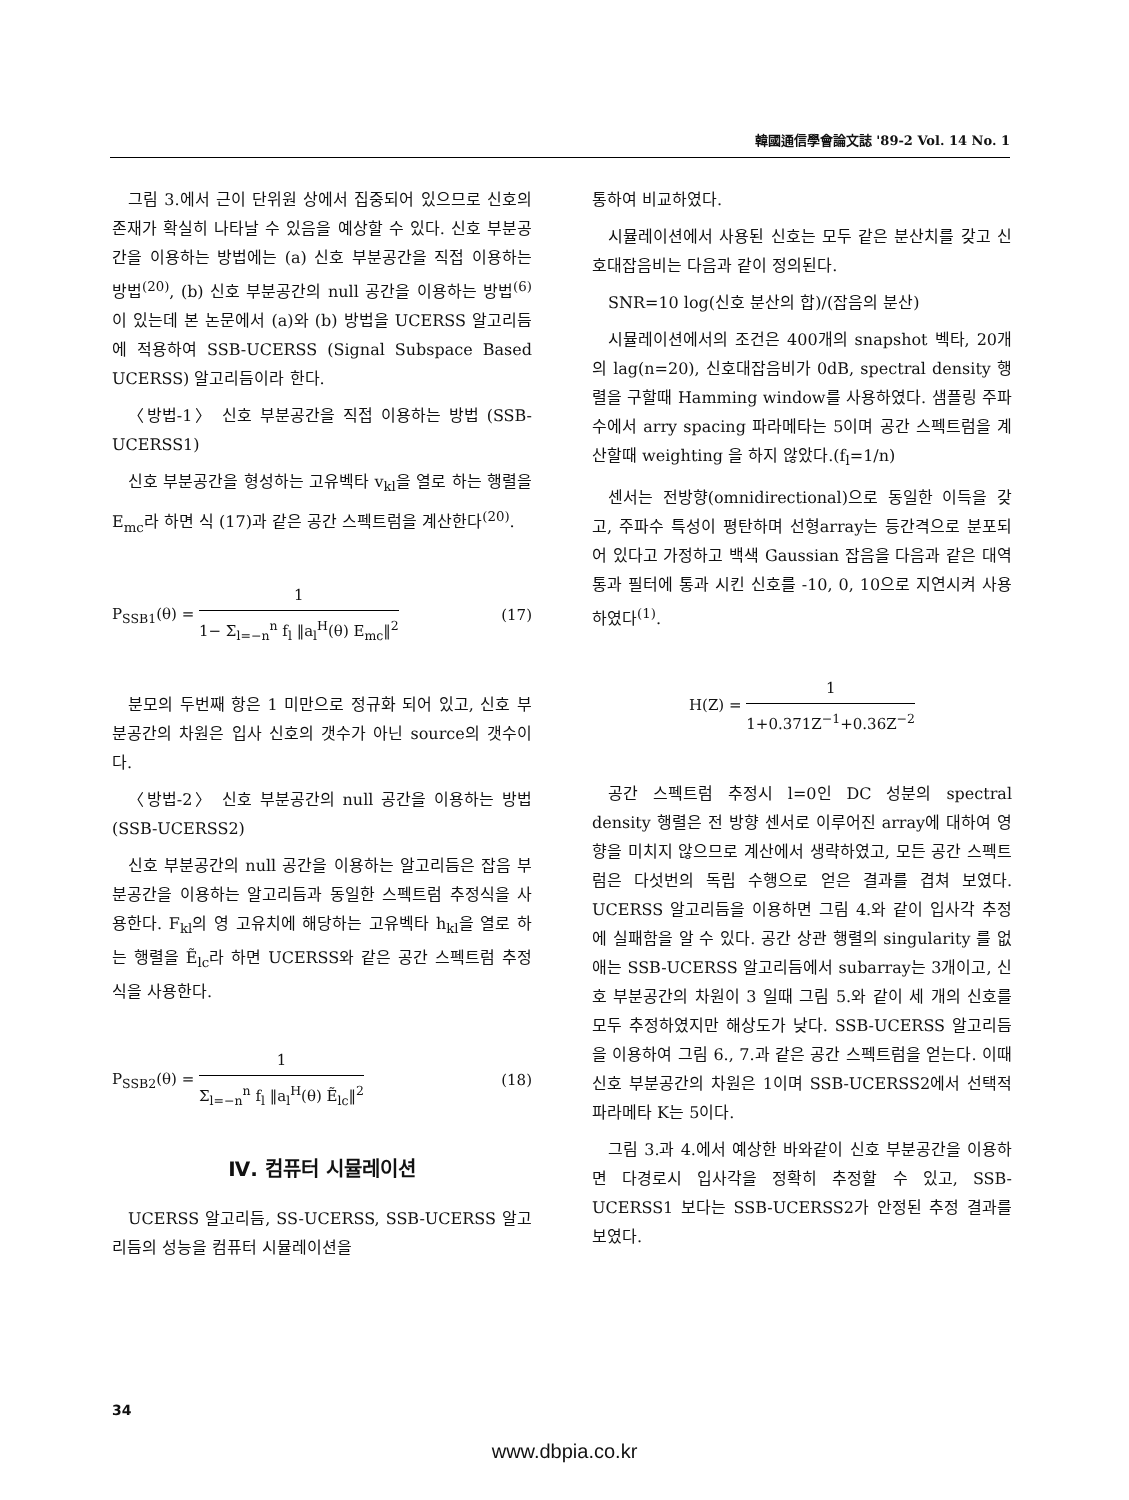韓國通信學會論文誌 '89-2 Vol. 14 No. 1
그림 3.에서 근이 단위원 상에서 집중되어 있으므로 신호의 존재가 확실히 나타날 수 있음을 예상할 수 있다. 신호 부분공간을 이용하는 방법에는 (a) 신호 부분공간을 직접 이용하는 방법<sup>(20)</sup>, (b) 신호 부분공간의 null 공간을 이용하는 방법<sup>(6)</sup>이 있는데 본 논문에서 (a)와 (b) 방법을 UCERSS 알고리듬에 적용하여 SSB-UCERSS (Signal Subspace Based UCERSS) 알고리듬이라 한다.
〈방법-1〉 신호 부분공간을 직접 이용하는 방법 (SSB-UCERSS1)
신호 부분공간을 형성하는 고유벡타 v<sub>kl</sub>을 열로 하는 행렬을 E<sub>mc</sub>라 하면 식 (17)과 같은 공간 스펙트럼을 계산한다<sup>(20)</sup>.
P<sub>SSB1</sub>(θ) = 1 1− Σ<sub>l=−n</sub><sup>n</sup> f<sub>l</sub> ‖a<sub>l</sub><sup>H</sup>(θ) E<sub>mc</sub>‖<sup>2</sup> (17)
분모의 두번째 항은 1 미만으로 정규화 되어 있고, 신호 부분공간의 차원은 입사 신호의 갯수가 아닌 source의 갯수이다.
〈방법-2〉 신호 부분공간의 null 공간을 이용하는 방법(SSB-UCERSS2)
신호 부분공간의 null 공간을 이용하는 알고리듬은 잡음 부분공간을 이용하는 알고리듬과 동일한 스펙트럼 추정식을 사용한다. F<sub>kl</sub>의 영 고유치에 해당하는 고유벡타 h<sub>kl</sub>을 열로 하는 행렬을 Ẽ<sub>lc</sub>라 하면 UCERSS와 같은 공간 스펙트럼 추정식을 사용한다.
P<sub>SSB2</sub>(θ) = 1 Σ<sub>l=−n</sub><sup>n</sup> f<sub>l</sub> ‖a<sub>l</sub><sup>H</sup>(θ) Ẽ<sub>lc</sub>‖<sup>2</sup> (18)
Ⅳ. 컴퓨터 시뮬레이션
UCERSS 알고리듬, SS-UCERSS, SSB-UCERSS 알고리듬의 성능을 컴퓨터 시뮬레이션을
통하여 비교하였다.
시뮬레이션에서 사용된 신호는 모두 같은 분산치를 갖고 신호대잡음비는 다음과 같이 정의된다.
SNR=10 log(신호 분산의 합)/(잡음의 분산)
시뮬레이션에서의 조건은 400개의 snapshot 벡타, 20개의 lag(n=20), 신호대잡음비가 0dB, spectral density 행렬을 구할때 Hamming window를 사용하였다. 샘플링 주파수에서 arry spacing 파라메타는 5이며 공간 스펙트럼을 계산할때 weighting 을 하지 않았다.(f<sub>l</sub>=1/n)
센서는 전방향(omnidirectional)으로 동일한 이득을 갖고, 주파수 특성이 평탄하며 선형array는 등간격으로 분포되어 있다고 가정하고 백색 Gaussian 잡음을 다음과 같은 대역통과 필터에 통과 시킨 신호를 -10, 0, 10으로 지연시켜 사용하였다<sup>(1)</sup>.
H(Z) = 1 1+0.371Z<sup>−1</sup>+0.36Z<sup>−2</sup>
공간 스펙트럼 추정시 l=0인 DC 성분의 spectral density 행렬은 전 방향 센서로 이루어진 array에 대하여 영향을 미치지 않으므로 계산에서 생략하였고, 모든 공간 스펙트럼은 다섯번의 독립 수행으로 얻은 결과를 겹쳐 보였다. UCERSS 알고리듬을 이용하면 그림 4.와 같이 입사각 추정에 실패함을 알 수 있다. 공간 상관 행렬의 singularity 를 없애는 SSB-UCERSS 알고리듬에서 subarray는 3개이고, 신호 부분공간의 차원이 3 일때 그림 5.와 같이 세 개의 신호를 모두 추정하였지만 해상도가 낮다. SSB-UCERSS 알고리듬을 이용하여 그림 6., 7.과 같은 공간 스펙트럼을 얻는다. 이때 신호 부분공간의 차원은 1이며 SSB-UCERSS2에서 선택적 파라메타 K는 5이다.
그림 3.과 4.에서 예상한 바와같이 신호 부분공간을 이용하면 다경로시 입사각을 정확히 추정할 수 있고, SSB-UCERSS1 보다는 SSB-UCERSS2가 안정된 추정 결과를 보였다.
34
www.dbpia.co.kr